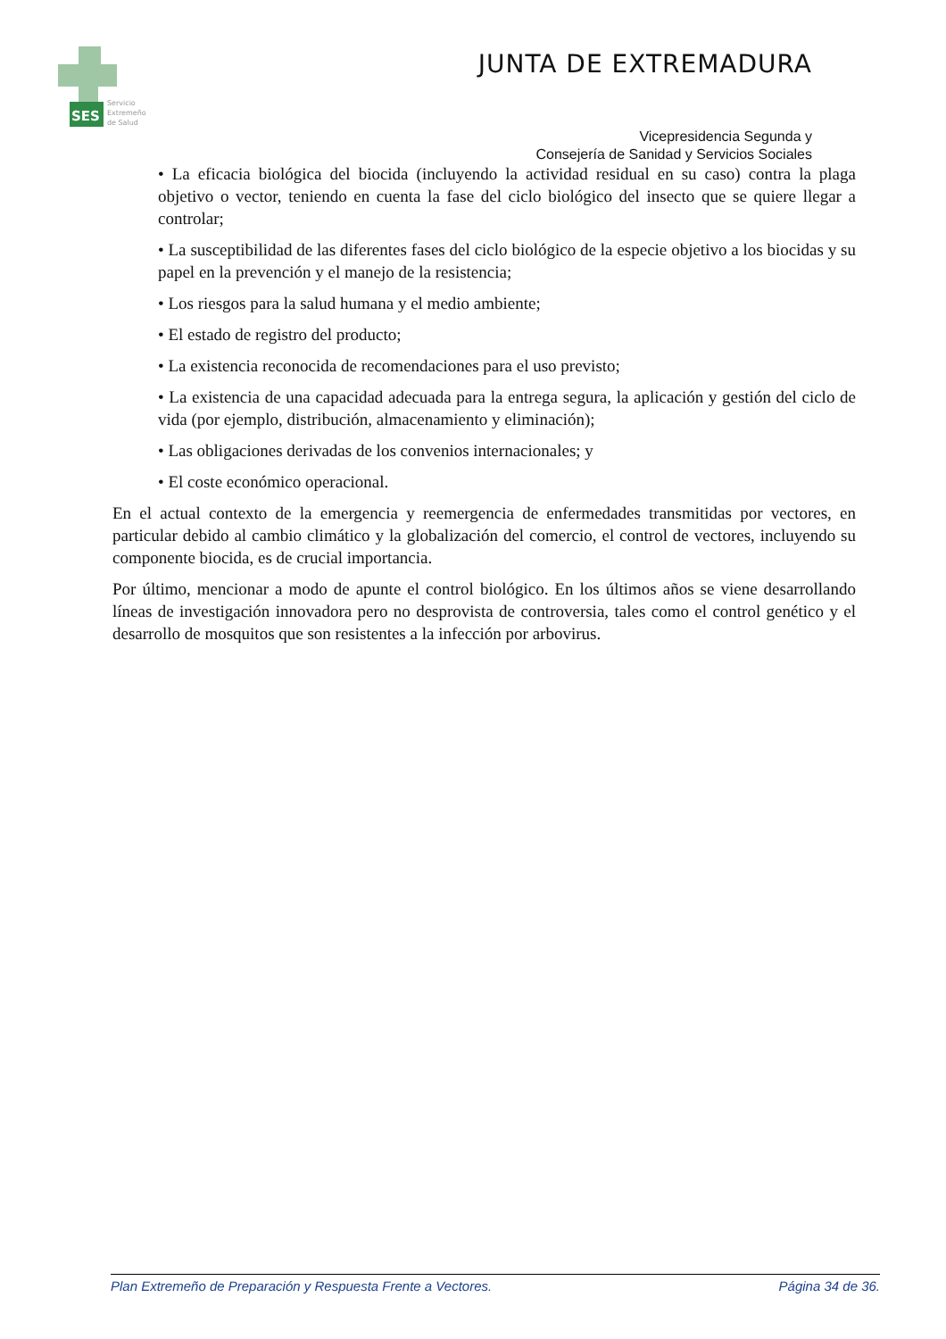SES
Servicio
Extremeño
de Salud
JUNTA DE EXTREMADURA
Vicepresidencia Segunda y
Consejería de Sanidad y Servicios Sociales
• La eficacia biológica del biocida (incluyendo la actividad residual en su caso) contra la plaga objetivo o vector, teniendo en cuenta la fase del ciclo biológico del insecto que se quiere llegar a controlar;
• La susceptibilidad de las diferentes fases del ciclo biológico de la especie objetivo a los biocidas y su papel en la prevención y el manejo de la resistencia;
• Los riesgos para la salud humana y el medio ambiente;
• El estado de registro del producto;
• La existencia reconocida de recomendaciones para el uso previsto;
• La existencia de una capacidad adecuada para la entrega segura, la aplicación y gestión del ciclo de vida (por ejemplo, distribución, almacenamiento y eliminación);
• Las obligaciones derivadas de los convenios internacionales; y
• El coste económico operacional.
En el actual contexto de la emergencia y reemergencia de enfermedades transmitidas por vectores, en particular debido al cambio climático y la globalización del comercio, el control de vectores, incluyendo su componente biocida, es de crucial importancia.
Por último, mencionar a modo de apunte el control biológico. En los últimos años se viene desarrollando líneas de investigación innovadora pero no desprovista de controversia, tales como el control genético y el desarrollo de mosquitos que son resistentes a la infección por arbovirus.
Plan Extremeño de Preparación y Respuesta Frente a Vectores. Página 34 de 36.